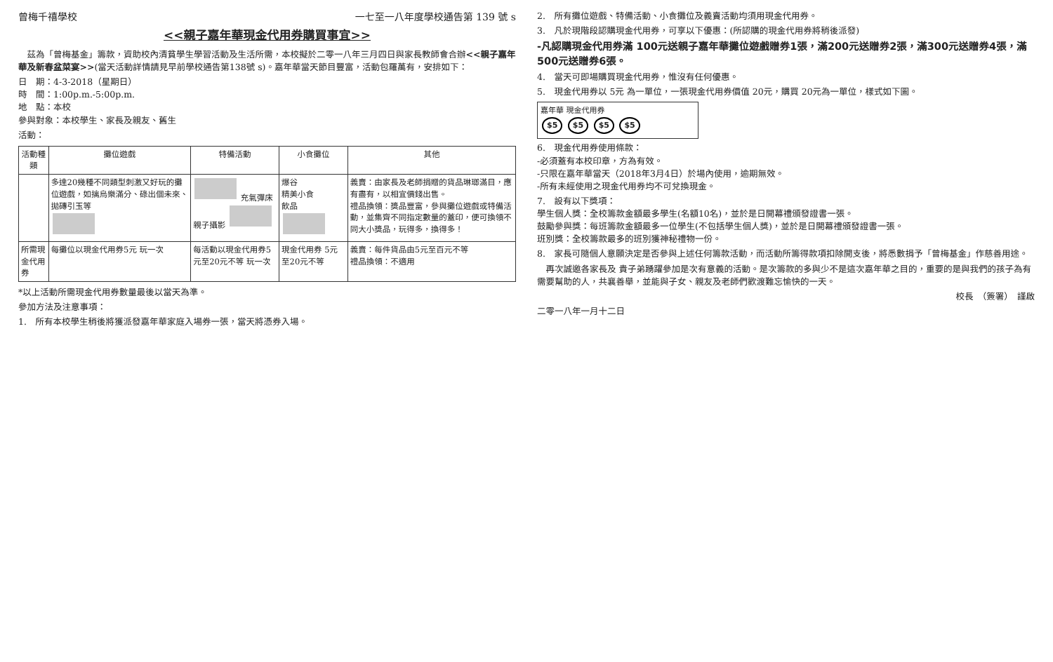曾梅千禧學校 一七至一八年度學校通告第 139 號 s
<<親子嘉年華現金代用券購買事宜>>
　茲為「曾梅基金」籌款，資助校內清貧學生學習活動及生活所需，本校擬於二零一八年三月四日與家長教師會合辦<<親子嘉年華及新春盆菜宴>>(當天活動詳情請見早前學校通告第138號 s)。嘉年華當天節目豐富，活動包羅萬有，安排如下：
日　期：4-3-2018（星期日）
時　間：1:00p.m.-5:00p.m.
地　點：本校
參與對象：本校學生、家長及親友、舊生
活動：
| 活動種類 | 攤位遊戲 | 特備活動 | 小食攤位 | 其他 |
| --- | --- | --- | --- | --- |
| | 多達20幾種不同類型刺激又好玩的攤位遊戲，如擒烏樂滿分、碌出個未來、拋磚引玉等 | 充氣彈床 親子攝影 | 爆谷 精美小食 飲品 | 義賣：由家長及老師捐贈的貨品琳瑯滿目，應有盡有，以相宜價錢出售。 禮品換領：獎品豐富，參與攤位遊戲或特備活動，並集齊不同指定數量的蓋印，便可換領不同大小獎品，玩得多，換得多！ |
| 所需現金代用券 | 每攤位以現金代用券5元 玩一次 | 每活動以現金代用券5元至20元不等 玩一次 | 現金代用券 5元至20元不等 | 義賣：每件貨品由5元至百元不等 禮品換領：不適用 |
*以上活動所需現金代用券數量最後以當天為準。
參加方法及注意事項：
1.　所有本校學生稍後將獲派發嘉年華家庭入場券一張，當天將憑券入場。
2.　所有攤位遊戲、特備活動、小食攤位及義賣活動均須用現金代用券。
3.　凡於現階段認購現金代用券，可享以下優惠：(所認購的現金代用券將稍後派發)
-凡認購現金代用券滿 100元送親子嘉年華攤位遊戲贈券1張，滿200元送贈券2張，滿300元送贈券4張，滿500元送贈券6張。
4.　當天可即場購買現金代用券，惟沒有任何優惠。
5.　現金代用券以 5元 為一單位，一張現金代用券價值 20元，購買 20元為一單位，樣式如下圖。
嘉年華 現金代用券
$5 $5 $5 $5
6.　現金代用券使用條款：
-必須蓋有本校印章，方為有效。
-只限在嘉年華當天（2018年3月4日）於場內使用，逾期無效。
-所有未經使用之現金代用券均不可兌換現金。
7.　設有以下獎項：
學生個人獎：全校籌款金額最多學生(名額10名)，並於是日開幕禮頒發證書一張。
鼓勵參與獎：每班籌款金額最多一位學生(不包括學生個人獎)，並於是日開幕禮頒發證書一張。
班別獎：全校籌款最多的班別獲神秘禮物一份。
8.　家長可隨個人意願決定是否參與上述任何籌款活動，而活動所籌得款項扣除開支後，將悉數捐予「曾梅基金」作慈善用途。
　再次誠邀各家長及 貴子弟踴躍參加是次有意義的活動。是次籌款的多與少不是這次嘉年華之目的，重要的是與我們的孩子為有需要幫助的人，共襄善舉，並能與子女、親友及老師們歡渡難忘愉快的一天。
校長　（簽署）　謹啟
二零一八年一月十二日